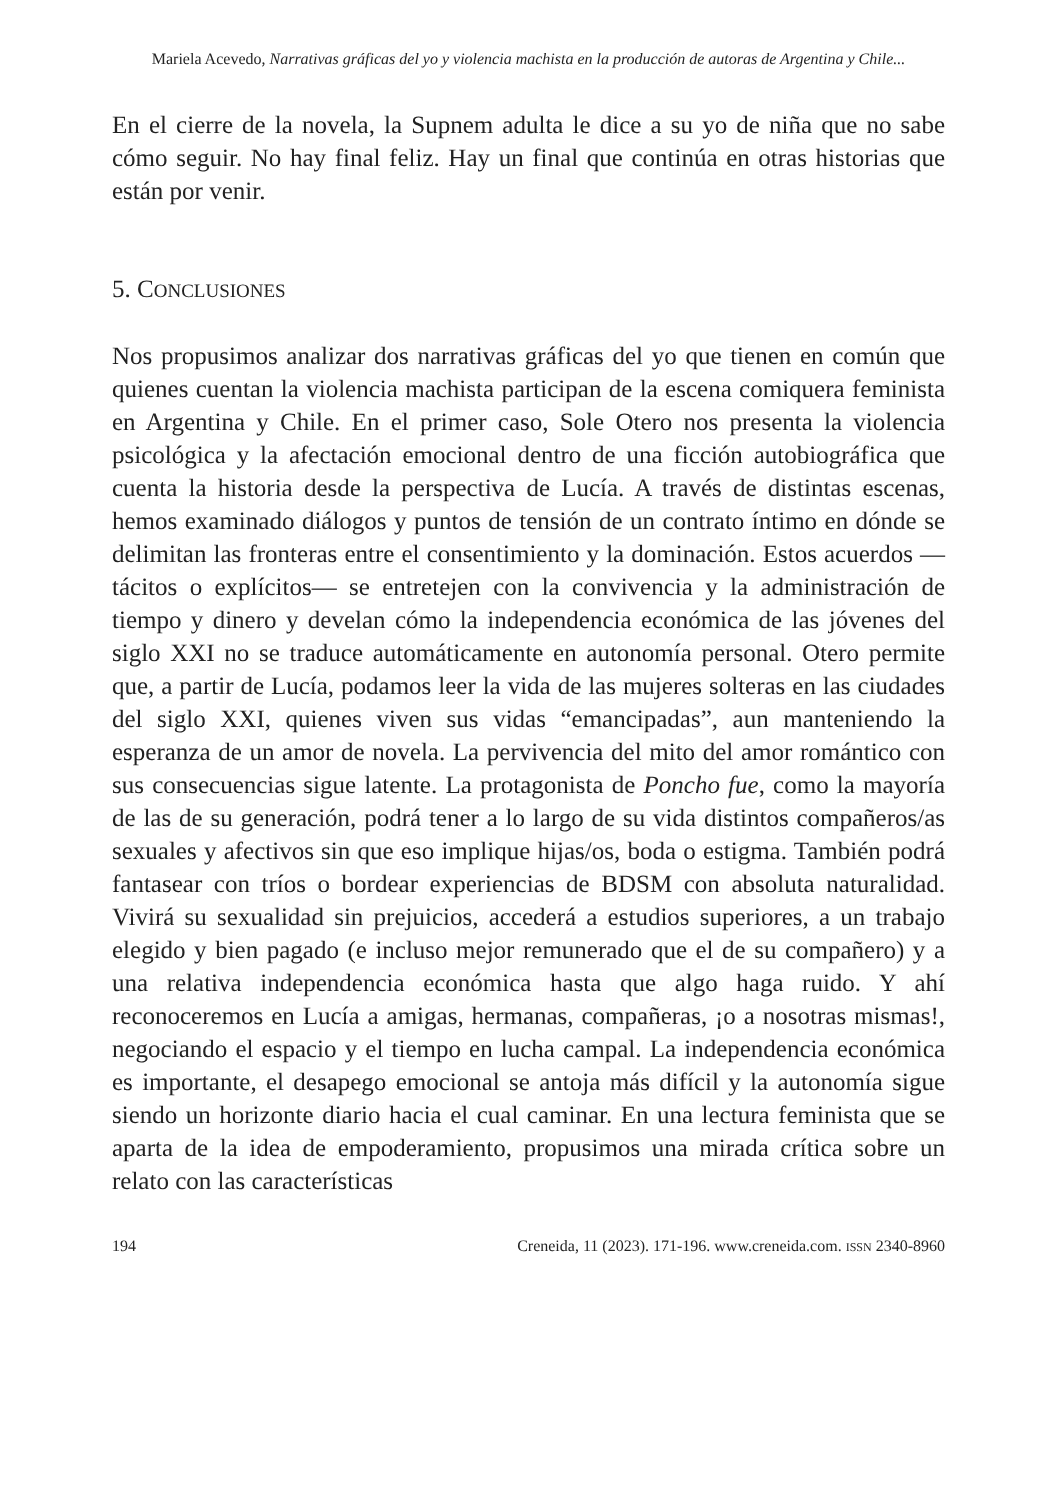Mariela Acevedo, Narrativas gráficas del yo y violencia machista en la producción de autoras de Argentina y Chile...
En el cierre de la novela, la Supnem adulta le dice a su yo de niña que no sabe cómo seguir. No hay final feliz. Hay un final que continúa en otras historias que están por venir.
5. CONCLUSIONES
Nos propusimos analizar dos narrativas gráficas del yo que tienen en común que quienes cuentan la violencia machista participan de la escena comiquera feminista en Argentina y Chile. En el primer caso, Sole Otero nos presenta la violencia psicológica y la afectación emocional dentro de una ficción autobiográfica que cuenta la historia desde la perspectiva de Lucía. A través de distintas escenas, hemos examinado diálogos y puntos de tensión de un contrato íntimo en dónde se delimitan las fronteras entre el consentimiento y la dominación. Estos acuerdos —tácitos o explícitos— se entretejen con la convivencia y la administración de tiempo y dinero y develan cómo la independencia económica de las jóvenes del siglo XXI no se traduce automáticamente en autonomía personal. Otero permite que, a partir de Lucía, podamos leer la vida de las mujeres solteras en las ciudades del siglo XXI, quienes viven sus vidas “emancipadas”, aun manteniendo la esperanza de un amor de novela. La pervivencia del mito del amor romántico con sus consecuencias sigue latente. La protagonista de Poncho fue, como la mayoría de las de su generación, podrá tener a lo largo de su vida distintos compañeros/as sexuales y afectivos sin que eso implique hijas/os, boda o estigma. También podrá fantasear con tríos o bordear experiencias de BDSM con absoluta naturalidad. Vivirá su sexualidad sin prejuicios, accederá a estudios superiores, a un trabajo elegido y bien pagado (e incluso mejor remunerado que el de su compañero) y a una relativa independencia económica hasta que algo haga ruido. Y ahí reconoceremos en Lucía a amigas, hermanas, compañeras, ¡o a nosotras mismas!, negociando el espacio y el tiempo en lucha campal. La independencia económica es importante, el desapego emocional se antoja más difícil y la autonomía sigue siendo un horizonte diario hacia el cual caminar. En una lectura feminista que se aparta de la idea de empoderamiento, propusimos una mirada crítica sobre un relato con las características
194 Creneida, 11 (2023). 171-196. www.creneida.com. ISSN 2340-8960